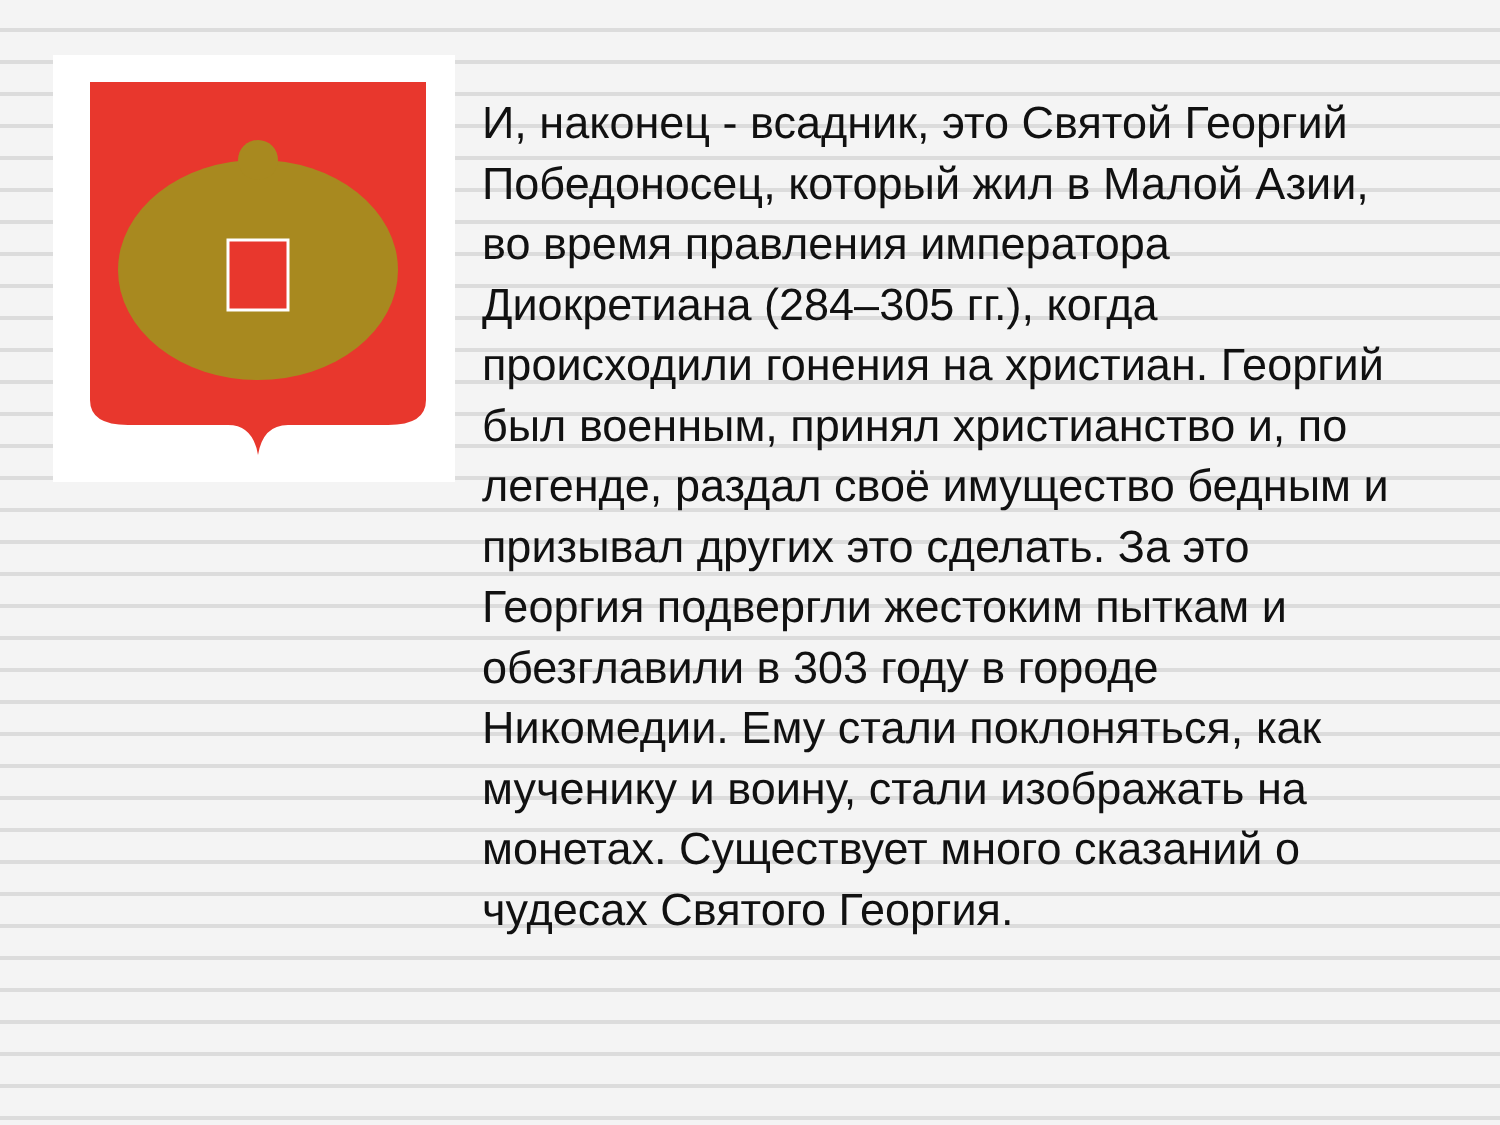И, наконец - всадник, это Святой Георгий Победоносец, который жил в Малой Азии, во время правления императора Диокретиана (284–305 гг.), когда происходили гонения на христиан. Георгий был военным, принял христианство и, по легенде, раздал своё имущество бедным и призывал других это сделать. За это Георгия подвергли жестоким пыткам и обезглавили в 303 году в городе Никомедии. Ему стали поклоняться, как мученику и воину, стали изображать на монетах. Существует много сказаний о чудесах Святого Георгия.